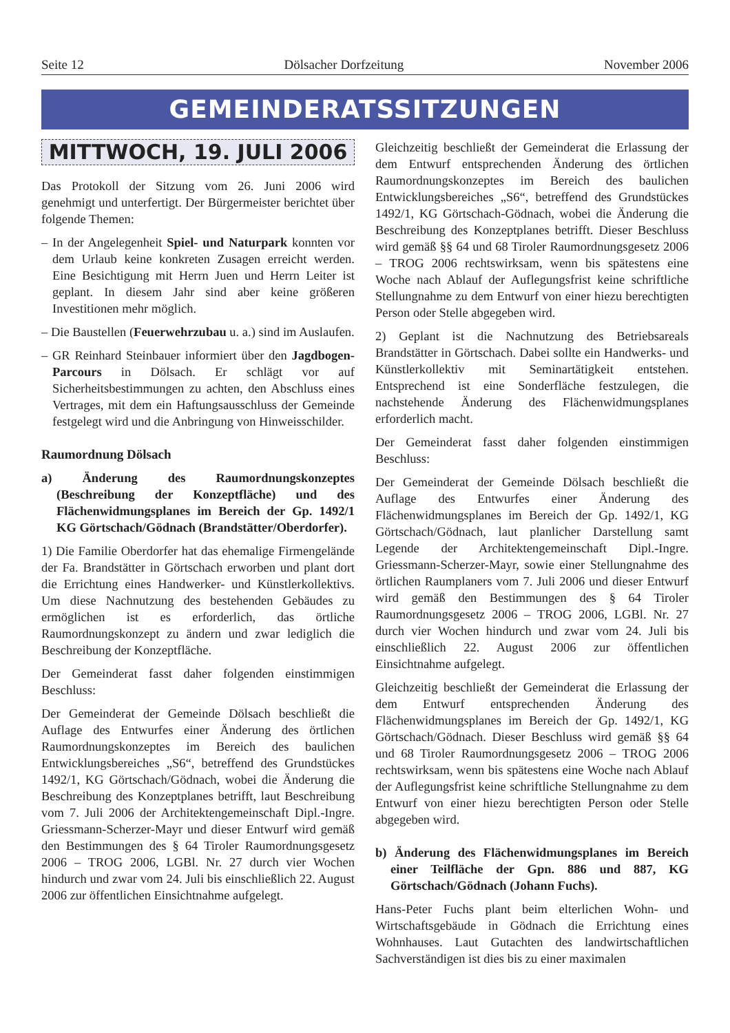Seite 12 Dölsacher Dorfzeitung November 2006
GEMEINDERATSSITZUNGEN
MITTWOCH, 19. JULI 2006
Das Protokoll der Sitzung vom 26. Juni 2006 wird genehmigt und unterfertigt. Der Bürgermeister berichtet über folgende Themen:
– In der Angelegenheit Spiel- und Naturpark konnten vor dem Urlaub keine konkreten Zusagen erreicht werden. Eine Besichtigung mit Herrn Juen und Herrn Leiter ist geplant. In diesem Jahr sind aber keine größeren Investitionen mehr möglich.
– Die Baustellen (Feuerwehrzubau u. a.) sind im Auslaufen.
– GR Reinhard Steinbauer informiert über den Jagdbogen-Parcours in Dölsach. Er schlägt vor auf Sicherheitsbestimmungen zu achten, den Abschluss eines Vertrages, mit dem ein Haftungsausschluss der Gemeinde festgelegt wird und die Anbringung von Hinweisschilder.
Raumordnung Dölsach
a) Änderung des Raumordnungskonzeptes (Beschreibung der Konzeptfläche) und des Flächenwidmungsplanes im Bereich der Gp. 1492/1 KG Görtschach/Gödnach (Brandstätter/Oberdorfer).
1) Die Familie Oberdorfer hat das ehemalige Firmengelände der Fa. Brandstätter in Görtschach erworben und plant dort die Errichtung eines Handwerker- und Künstlerkollektivs. Um diese Nachnutzung des bestehenden Gebäudes zu ermöglichen ist es erforderlich, das örtliche Raumordnungskonzept zu ändern und zwar lediglich die Beschreibung der Konzeptfläche.
Der Gemeinderat fasst daher folgenden einstimmigen Beschluss:
Der Gemeinderat der Gemeinde Dölsach beschließt die Auflage des Entwurfes einer Änderung des örtlichen Raumordnungskonzeptes im Bereich des baulichen Entwicklungsbereiches „S6“, betreffend des Grundstückes 1492/1, KG Görtschach/Gödnach, wobei die Änderung die Beschreibung des Konzeptplanes betrifft, laut Beschreibung vom 7. Juli 2006 der Architektengemeinschaft Dipl.-Ingre. Griessmann-Scherzer-Mayr und dieser Entwurf wird gemäß den Bestimmungen des § 64 Tiroler Raumordnungsgesetz 2006 – TROG 2006, LGBl. Nr. 27 durch vier Wochen hindurch und zwar vom 24. Juli bis einschließlich 22. August 2006 zur öffentlichen Einsichtnahme aufgelegt.
Gleichzeitig beschließt der Gemeinderat die Erlassung der dem Entwurf entsprechenden Änderung des örtlichen Raumordnungskonzeptes im Bereich des baulichen Entwicklungsbereiches „S6“, betreffend des Grundstückes 1492/1, KG Görtschach-Gödnach, wobei die Änderung die Beschreibung des Konzeptplanes betrifft. Dieser Beschluss wird gemäß §§ 64 und 68 Tiroler Raumordnungsgesetz 2006 – TROG 2006 rechtswirksam, wenn bis spätestens eine Woche nach Ablauf der Auflegungsfrist keine schriftliche Stellungnahme zu dem Entwurf von einer hiezu berechtigten Person oder Stelle abgegeben wird.
2) Geplant ist die Nachnutzung des Betriebsareals Brandstätter in Görtschach. Dabei sollte ein Handwerks- und Künstlerkollektiv mit Seminartätigkeit entstehen. Entsprechend ist eine Sonderfläche festzulegen, die nachstehende Änderung des Flächenwidmungsplanes erforderlich macht.
Der Gemeinderat fasst daher folgenden einstimmigen Beschluss:
Der Gemeinderat der Gemeinde Dölsach beschließt die Auflage des Entwurfes einer Änderung des Flächenwidmungsplanes im Bereich der Gp. 1492/1, KG Görtschach/Gödnach, laut planlicher Darstellung samt Legende der Architektengemeinschaft Dipl.-Ingre. Griessmann-Scherzer-Mayr, sowie einer Stellungnahme des örtlichen Raumplaners vom 7. Juli 2006 und dieser Entwurf wird gemäß den Bestimmungen des § 64 Tiroler Raumordnungsgesetz 2006 – TROG 2006, LGBl. Nr. 27 durch vier Wochen hindurch und zwar vom 24. Juli bis einschließlich 22. August 2006 zur öffentlichen Einsichtnahme aufgelegt.
Gleichzeitig beschließt der Gemeinderat die Erlassung der dem Entwurf entsprechenden Änderung des Flächenwidmungsplanes im Bereich der Gp. 1492/1, KG Görtschach/Gödnach. Dieser Beschluss wird gemäß §§ 64 und 68 Tiroler Raumordnungsgesetz 2006 – TROG 2006 rechtswirksam, wenn bis spätestens eine Woche nach Ablauf der Auflegungsfrist keine schriftliche Stellungnahme zu dem Entwurf von einer hiezu berechtigten Person oder Stelle abgegeben wird.
b) Änderung des Flächenwidmungsplanes im Bereich einer Teilfläche der Gpn. 886 und 887, KG Görtschach/Gödnach (Johann Fuchs).
Hans-Peter Fuchs plant beim elterlichen Wohn- und Wirtschaftsgebäude in Gödnach die Errichtung eines Wohnhauses. Laut Gutachten des landwirtschaftlichen Sachverständigen ist dies bis zu einer maximalen